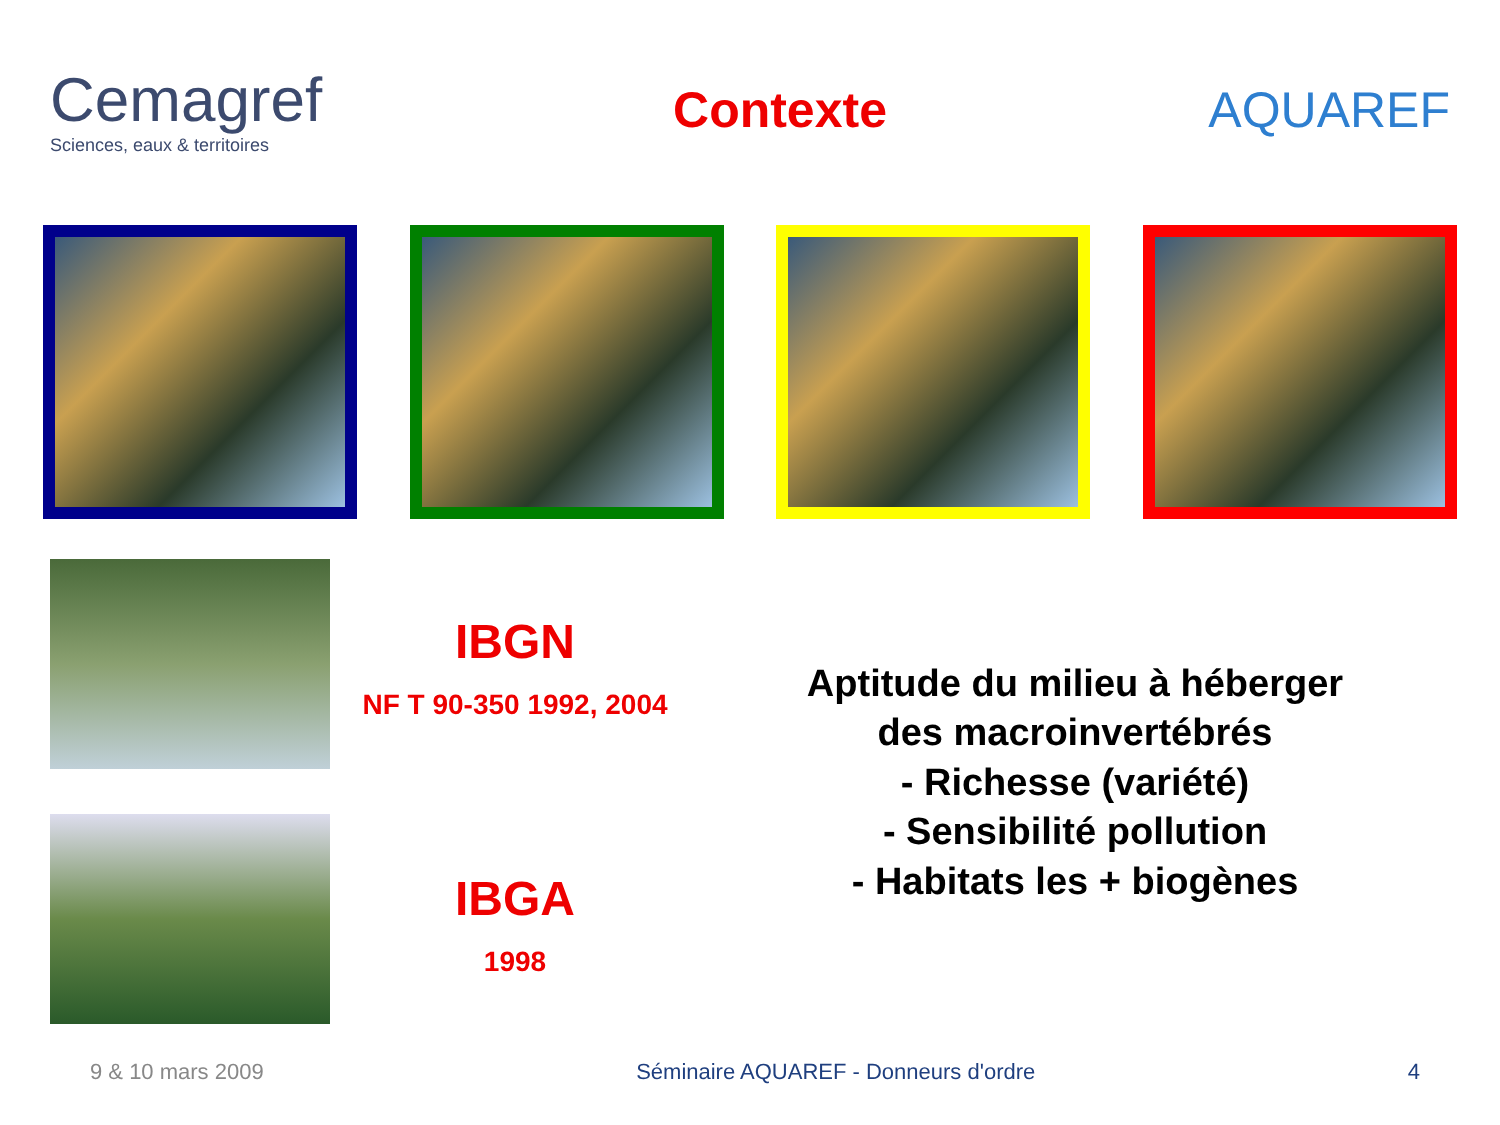Cemagref
Sciences, eaux & territoires
Contexte AQUAREF
IBGN
NF T 90-350 1992, 2004
IBGA
1998
Aptitude du milieu à héberger
des macroinvertébrés
- Richesse (variété)
- Sensibilité pollution
- Habitats les + biogènes
9 & 10 mars 2009 Séminaire AQUAREF - Donneurs d'ordre 4